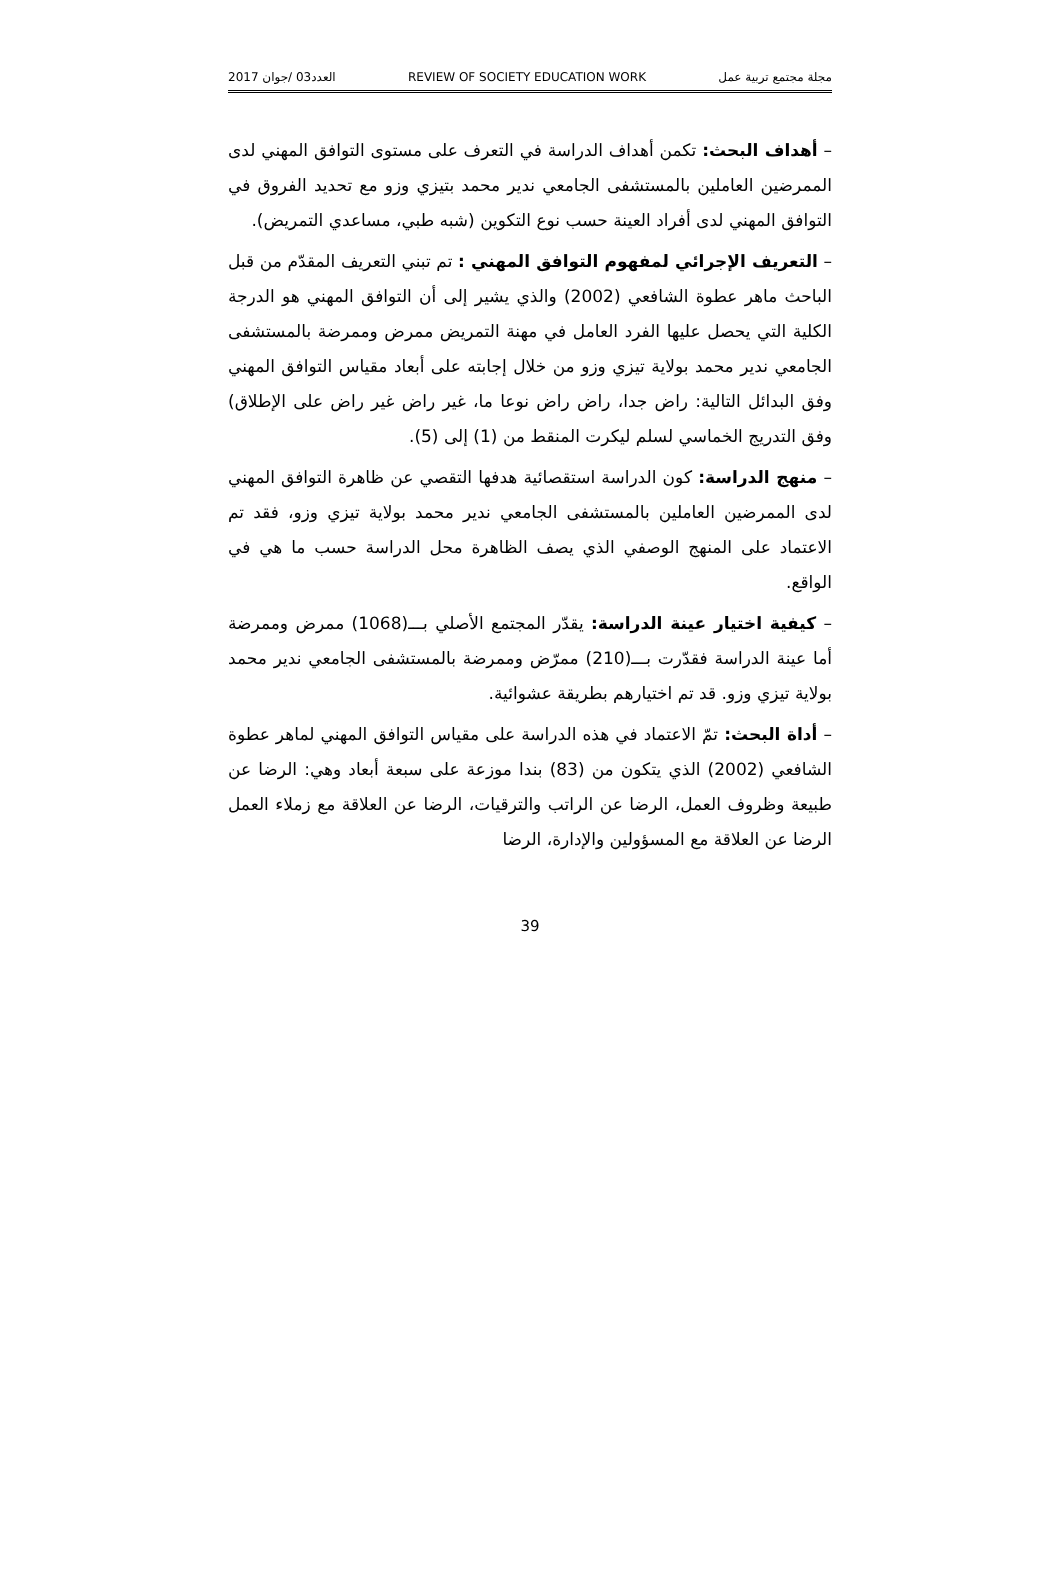2017 العدد03 /جوان REVIEW OF SOCIETY EDUCATION WORK مجلة مجتمع تربية عمل
– أهداف البحث: تكمن أهداف الدراسة في التعرف على مستوى التوافق المهني لدى الممرضين العاملين بالمستشفى الجامعي ندير محمد بتيزي وزو مع تحديد الفروق في التوافق المهني لدى أفراد العينة حسب نوع التكوين (شبه طبي، مساعدي التمريض).
– التعريف الإجرائي لمفهوم التوافق المهني : تم تبني التعريف المقدّم من قبل الباحث ماهر عطوة الشافعي (2002) والذي يشير إلى أن التوافق المهني هو الدرجة الكلية التي يحصل عليها الفرد العامل في مهنة التمريض ممرض وممرضة بالمستشفى الجامعي ندير محمد بولاية تيزي وزو من خلال إجابته على أبعاد مقياس التوافق المهني وفق البدائل التالية: راض جدا، راض راض نوعا ما، غير راض غير راض على الإطلاق) وفق التدريج الخماسي لسلم ليكرت المنقط من (1) إلى (5).
– منهج الدراسة: كون الدراسة استقصائية هدفها التقصي عن ظاهرة التوافق المهني لدى الممرضين العاملين بالمستشفى الجامعي ندير محمد بولاية تيزي وزو، فقد تم الاعتماد على المنهج الوصفي الذي يصف الظاهرة محل الدراسة حسب ما هي في الواقع.
– كيفية اختيار عينة الدراسة: يقدّر المجتمع الأصلي بـــ(1068) ممرض وممرضة أما عينة الدراسة فقدّرت بـــ(210) ممرّض وممرضة بالمستشفى الجامعي ندير محمد بولاية تيزي وزو. قد تم اختيارهم بطريقة عشوائية.
– أداة البحث: تمّ الاعتماد في هذه الدراسة على مقياس التوافق المهني لماهر عطوة الشافعي (2002) الذي يتكون من (83) بندا موزعة على سبعة أبعاد وهي: الرضا عن طبيعة وظروف العمل، الرضا عن الراتب والترقيات، الرضا عن العلاقة مع زملاء العمل الرضا عن العلاقة مع المسؤولين والإدارة، الرضا
39